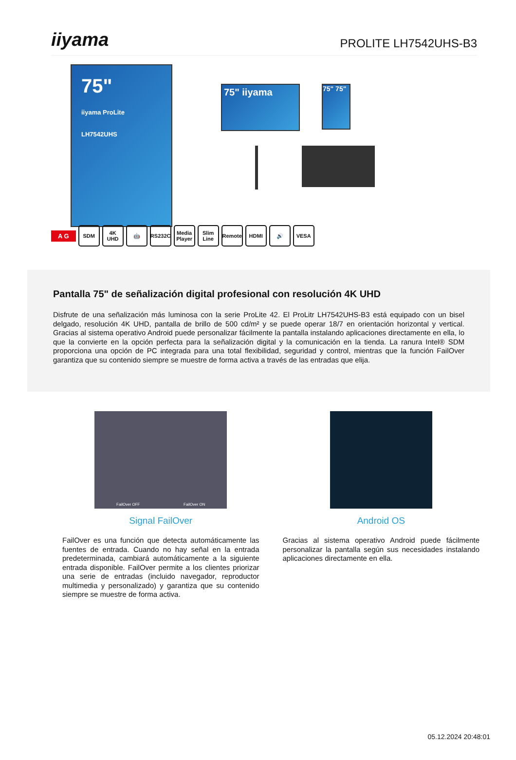iiyama
PROLITE LH7542UHS-B3
75"
iiyama ProLite LH7542UHS
75" iiyama
75" 75"
A G
SDM 4K UHD 🤖 RS232C
Media Player
Slim Line
Remote HDMI 🔊 VESA
Pantalla 75" de señalización digital profesional con resolución 4K UHD
Disfrute de una señalización más luminosa con la serie ProLite 42. El ProLitr LH7542UHS-B3 está equipado con un bisel delgado, resolución 4K UHD, pantalla de brillo de 500 cd/m² y se puede operar 18/7 en orientación horizontal y vertical. Gracias al sistema operativo Android puede personalizar fácilmente la pantalla instalando aplicaciones directamente en ella, lo que la convierte en la opción perfecta para la señalización digital y la comunicación en la tienda. La ranura Intel® SDM proporciona una opción de PC integrada para una total flexibilidad, seguridad y control, mientras que la función FailOver garantiza que su contenido siempre se muestre de forma activa a través de las entradas que elija.
FailOver OFF FailOver ON
Signal FailOver
FailOver es una función que detecta automáticamente las fuentes de entrada. Cuando no hay señal en la entrada predeterminada, cambiará automáticamente a la siguiente entrada disponible. FailOver permite a los clientes priorizar una serie de entradas (incluido navegador, reproductor multimedia y personalizado) y garantiza que su contenido siempre se muestre de forma activa.
Android OS
Gracias al sistema operativo Android puede fácilmente personalizar la pantalla según sus necesidades instalando aplicaciones directamente en ella.
05.12.2024 20:48:01